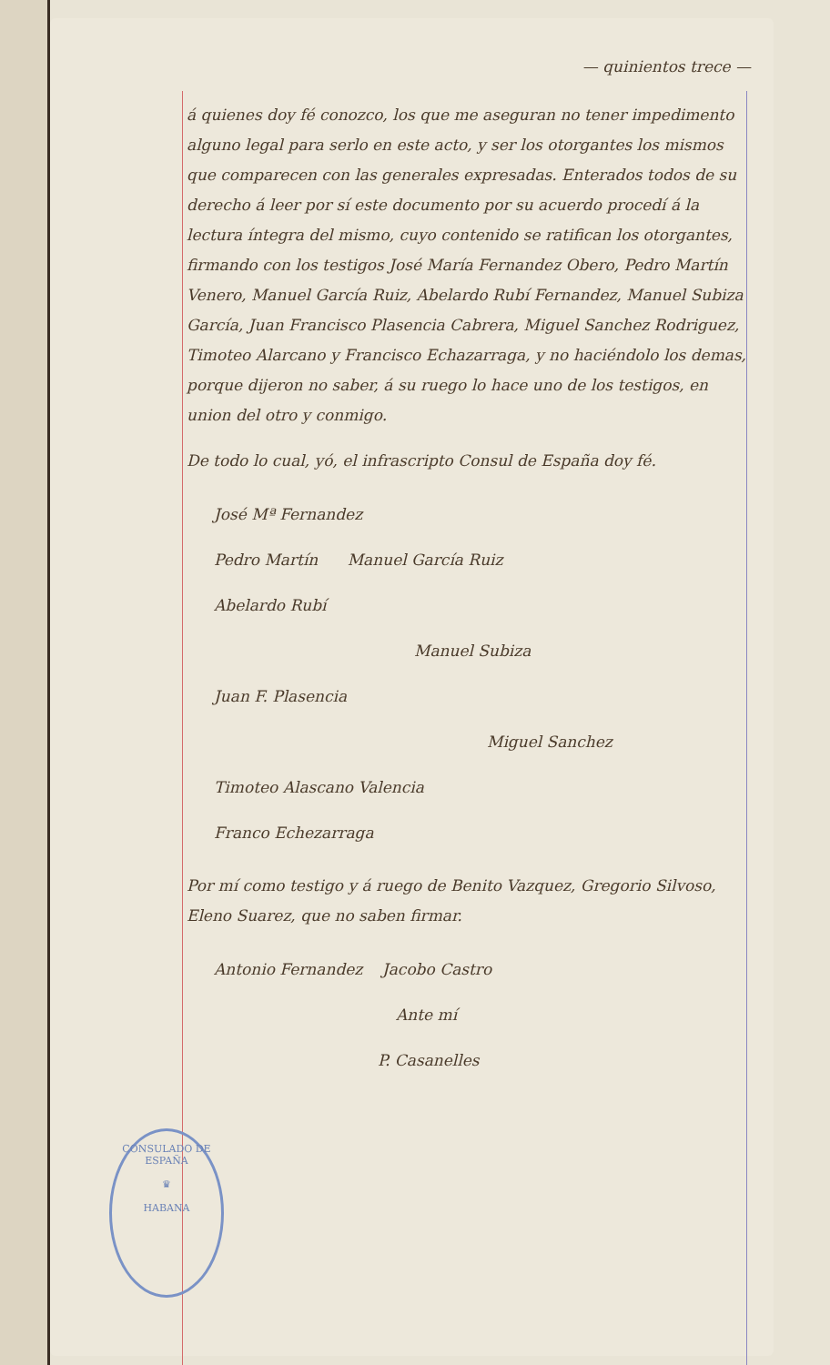— quinientos trece —
á quienes doy fé conozco, los que me aseguran no tener impedimento alguno legal para serlo en este acto, y ser los otorgantes los mismos que comparecen con las generales expresadas. Enterados todos de su derecho á leer por sí este documento por su acuerdo procedí á la lectura íntegra del mismo, cuyo contenido se ratifican los otorgantes, firmando con los testigos José María Fernandez Obero, Pedro Martín Venero, Manuel García Ruiz, Abelardo Rubí Fernandez, Manuel Subiza García, Juan Francisco Plasencia Cabrera, Miguel Sanchez Rodriguez, Timoteo Alarcano y Francisco Echazarraga, y no haciéndolo los demas, porque dijeron no saber, á su ruego lo hace uno de los testigos, en union del otro y conmigo.
De todo lo cual, yó, el infrascripto Consul de España doy fé.
José Mª Fernandez
Pedro Martín Manuel García Ruiz
Abelardo Rubí
Manuel Subiza
Juan F. Plasencia
Miguel Sanchez
Timoteo Alascano Valencia
Franco Echezarraga
Por mí como testigo y á ruego de Benito Vazquez, Gregorio Silvoso, Eleno Suarez, que no saben firmar.
Antonio Fernandez Jacobo Castro
Ante mí
P. Casanelles
CONSULADO DE ESPAÑA
♛
HABANA